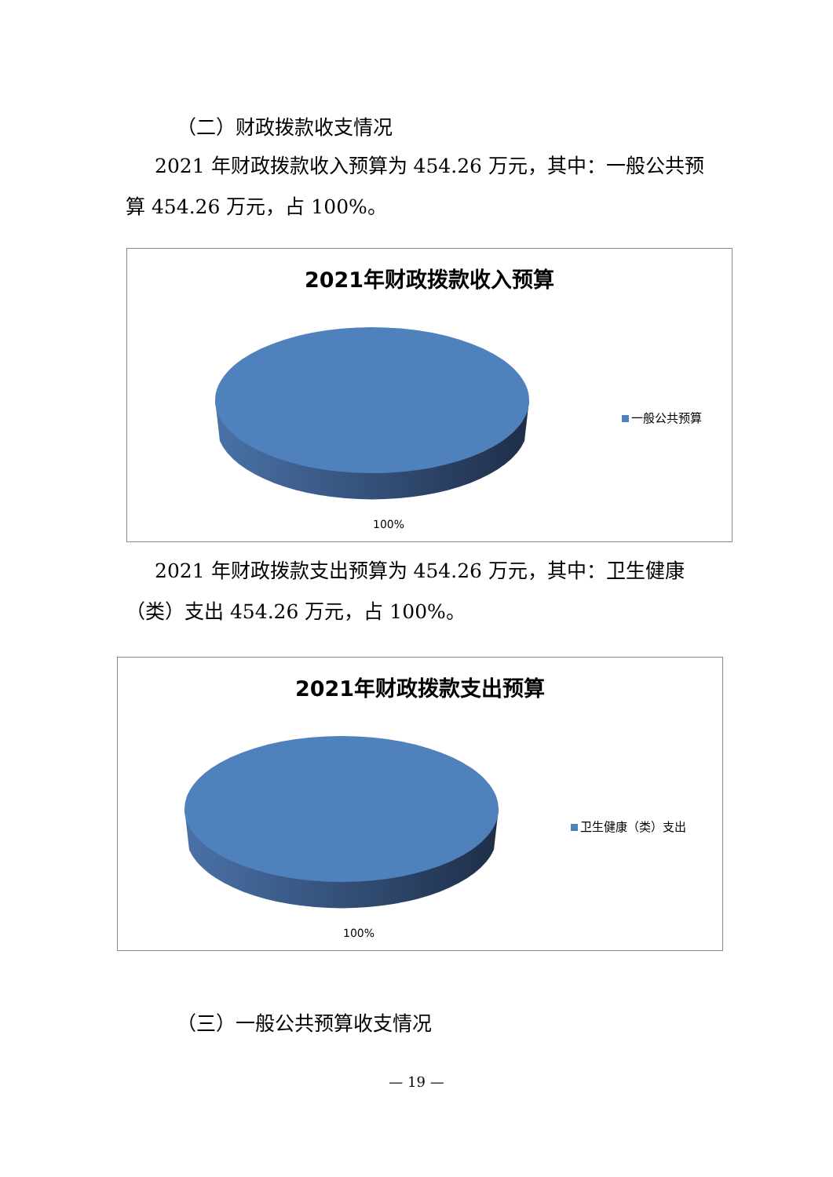（二）财政拨款收支情况
2021 年财政拨款收入预算为 454.26 万元，其中：一般公共预算 454.26 万元，占 100%。
2021年财政拨款收入预算
一般公共预算
100%
2021 年财政拨款支出预算为 454.26 万元，其中：卫生健康（类）支出 454.26 万元，占 100%。
2021年财政拨款支出预算
卫生健康（类）支出
100%
（三）一般公共预算收支情况
— 19 —